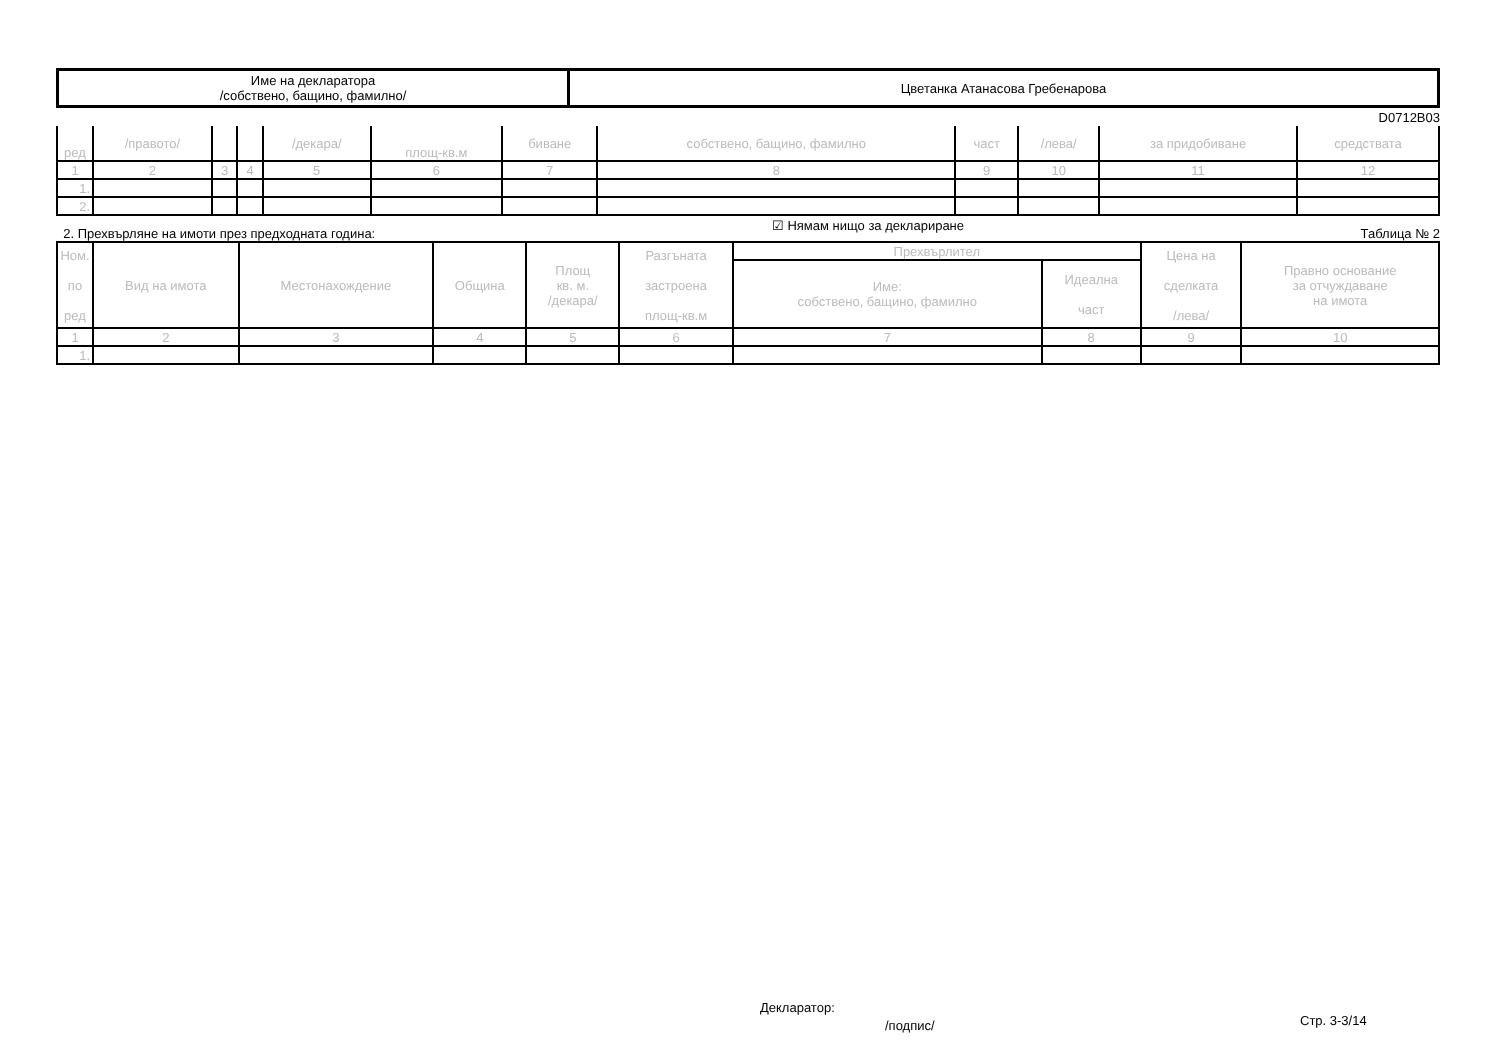| Име на декларатора /собствено, бащино, фамилно/ | Цветанка Атанасова Гребенарова |
D0712B03
| ред | /правото/ | | | /декара/ | площ-кв.м | биване | собствено, бащино, фамилно | част | /лева/ | за придобиване | средствата |
| 1 | 2 | 3 | 4 | 5 | 6 | 7 | 8 | 9 | 10 | 11 | 12 |
| 1. | | | | | | | | | | | |
| 2. | | | | | | | | | | | |
2. Прехвърляне на имоти през предходната година: ☑ Нямам нищо за деклариране Таблица № 2
| Ном. по ред | Вид на имота | Местонахождение | Община | Площ кв. м. /декара/ | Разгъната застроена площ-кв.м | Прехвърлител | | Цена на сделката /лева/ | Правно основание за отчуждаване на имота |
| | | | | | | Име: собствено, бащино, фамилно | Идеална част | | |
| 1 | 2 | 3 | 4 | 5 | 6 | 7 | 8 | 9 | 10 |
| 1. | | | | | | | | | |
Декларатор:
/подпис/ Стр. 3-3/14